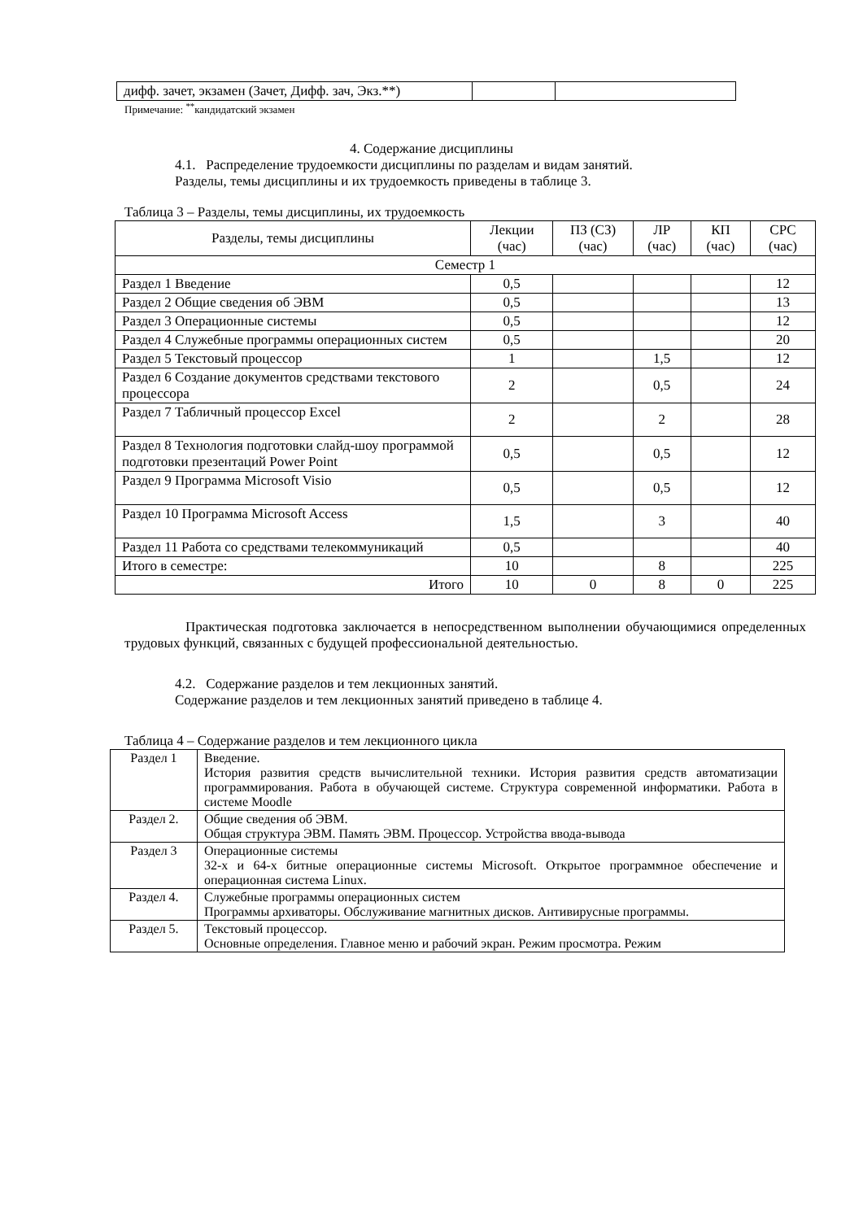| дифф. зачет, экзамен (Зачет, Дифф. зач, Экз.**) | | |
Примечание: <sup>**</sup>кандидатский экзамен
4. Содержание дисциплины
4.1. Распределение трудоемкости дисциплины по разделам и видам занятий.
Разделы, темы дисциплины и их трудоемкость приведены в таблице 3.
Таблица 3 – Разделы, темы дисциплины, их трудоемкость
| Разделы, темы дисциплины | Лекции (час) | ПЗ (СЗ) (час) | ЛР (час) | КП (час) | СРС (час) |
| --- | --- | --- | --- | --- | --- |
| Семестр 1 | | | | | |
| Раздел 1 Введение | 0,5 | | | | 12 |
| Раздел 2 Общие сведения об ЭВМ | 0,5 | | | | 13 |
| Раздел 3 Операционные системы | 0,5 | | | | 12 |
| Раздел 4 Служебные программы операционных систем | 0,5 | | | | 20 |
| Раздел 5 Текстовый процессор | 1 | | 1,5 | | 12 |
| Раздел 6 Создание документов средствами текстового процессора | 2 | | 0,5 | | 24 |
| Раздел 7 Табличный процессор Excel | 2 | | 2 | | 28 |
| Раздел 8 Технология подготовки слайд-шоу программой подготовки презентаций Power Point | 0,5 | | 0,5 | | 12 |
| Раздел 9 Программа Microsoft Visio | 0,5 | | 0,5 | | 12 |
| Раздел 10 Программа Microsoft Access | 1,5 | | 3 | | 40 |
| Раздел 11 Работа со средствами телекоммуникаций | 0,5 | | | | 40 |
| Итого в семестре: | 10 | | 8 | | 225 |
| Итого | 10 | 0 | 8 | 0 | 225 |
Практическая подготовка заключается в непосредственном выполнении обучающимися определенных трудовых функций, связанных с будущей профессиональной деятельностью.
4.2. Содержание разделов и тем лекционных занятий.
Содержание разделов и тем лекционных занятий приведено в таблице 4.
Таблица 4 – Содержание разделов и тем лекционного цикла
| Раздел 1 | Введение. История развития средств вычислительной техники. История развития средств автоматизации программирования. Работа в обучающей системе. Структура современной информатики. Работа в системе Moodle |
| Раздел 2. | Общие сведения об ЭВМ. Общая структура ЭВМ. Память ЭВМ. Процессор. Устройства ввода-вывода |
| Раздел 3 | Операционные системы 32-х и 64-х битные операционные системы Microsoft. Открытое программное обеспечение и операционная система Linux. |
| Раздел 4. | Служебные программы операционных систем Программы архиваторы. Обслуживание магнитных дисков. Антивирусные программы. |
| Раздел 5. | Текстовый процессор. Основные определения. Главное меню и рабочий экран. Режим просмотра. Режим |